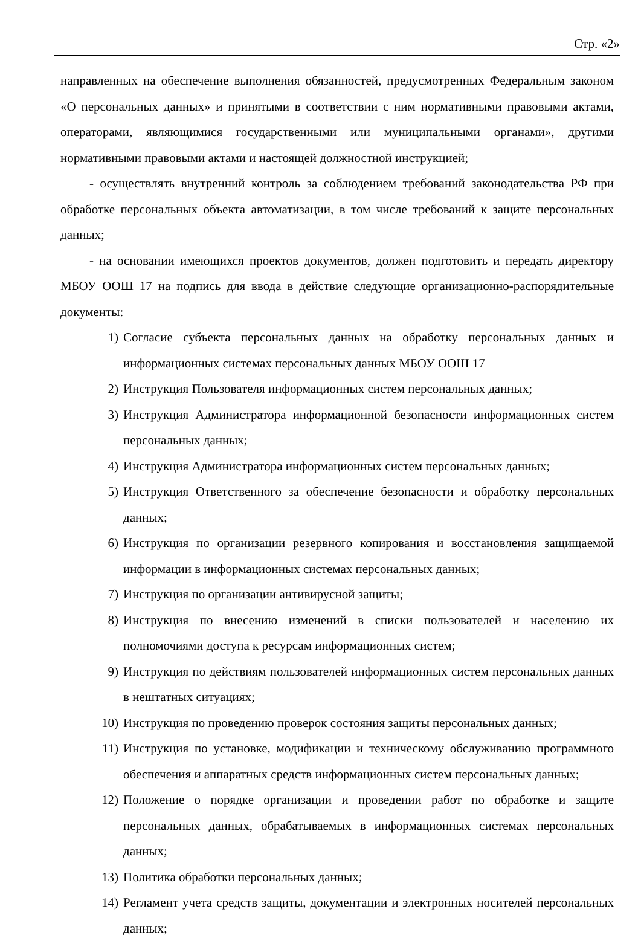Стр. «2»
направленных на обеспечение выполнения обязанностей, предусмотренных Федеральным законом «О персональных данных» и принятыми в соответствии с ним нормативными правовыми актами, операторами, являющимися государственными или муниципальными органами», другими нормативными правовыми актами и настоящей должностной инструкцией;
- осуществлять внутренний контроль за соблюдением требований законодательства РФ при обработке персональных объекта автоматизации, в том числе требований к защите персональных данных;
- на основании имеющихся проектов документов, должен подготовить и передать директору МБОУ ООШ 17 на подпись для ввода в действие следующие организационно-распорядительные документы:
1) Согласие субъекта персональных данных на обработку персональных данных и информационных системах персональных данных МБОУ ООШ 17
2) Инструкция Пользователя информационных систем персональных данных;
3) Инструкция Администратора информационной безопасности информационных систем персональных данных;
4) Инструкция Администратора информационных систем персональных данных;
5) Инструкция Ответственного за обеспечение безопасности и обработку персональных данных;
6) Инструкция по организации резервного копирования и восстановления защищаемой информации в информационных системах персональных данных;
7) Инструкция по организации антивирусной защиты;
8) Инструкция по внесению изменений в списки пользователей и населению их полномочиями доступа к ресурсам информационных систем;
9) Инструкция по действиям пользователей информационных систем персональных данных в нештатных ситуациях;
10) Инструкция по проведению проверок состояния защиты персональных данных;
11) Инструкция по установке, модификации и техническому обслуживанию программного обеспечения и аппаратных средств информационных систем персональных данных;
12) Положение о порядке организации и проведении работ по обработке и защите персональных данных, обрабатываемых в информационных системах персональных данных;
13) Политика обработки персональных данных;
14) Регламент учета средств защиты, документации и электронных носителей персональных данных;